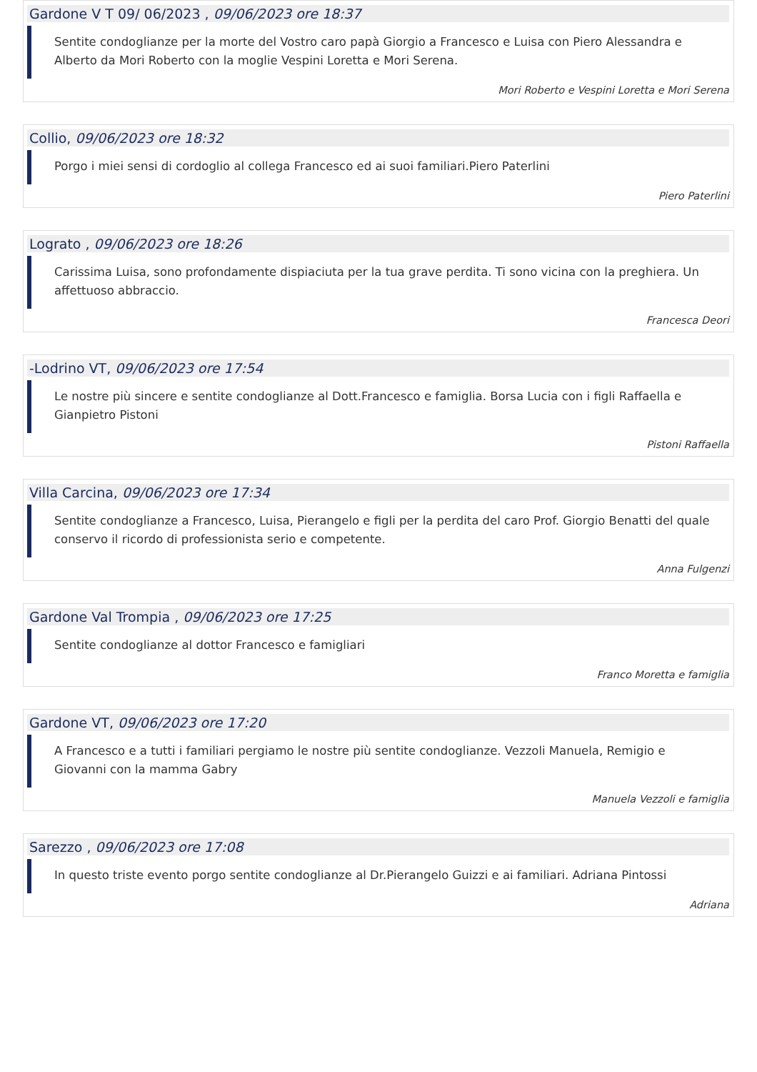Gardone V T 09/ 06/2023 , 09/06/2023 ore 18:37
Sentite condoglianze per la morte del Vostro caro papà Giorgio a Francesco e Luisa con Piero Alessandra e Alberto da Mori Roberto con la moglie Vespini Loretta e Mori Serena.
Mori Roberto e Vespini Loretta e Mori Serena
Collio, 09/06/2023 ore 18:32
Porgo i miei sensi di cordoglio al collega Francesco ed ai suoi familiari.Piero Paterlini
Piero Paterlini
Lograto , 09/06/2023 ore 18:26
Carissima Luisa, sono profondamente dispiaciuta per la tua grave perdita. Ti sono vicina con la preghiera. Un affettuoso abbraccio.
Francesca Deori
-Lodrino VT, 09/06/2023 ore 17:54
Le nostre più sincere e sentite condoglianze al Dott.Francesco e famiglia. Borsa Lucia con i figli Raffaella e Gianpietro Pistoni
Pistoni Raffaella
Villa Carcina, 09/06/2023 ore 17:34
Sentite condoglianze a Francesco, Luisa, Pierangelo e figli per la perdita del caro Prof. Giorgio Benatti del quale conservo il ricordo di professionista serio e competente.
Anna Fulgenzi
Gardone Val Trompia , 09/06/2023 ore 17:25
Sentite condoglianze al dottor Francesco e famigliari
Franco Moretta e famiglia
Gardone VT, 09/06/2023 ore 17:20
A Francesco e a tutti i familiari pergiamo le nostre più sentite condoglianze. Vezzoli Manuela, Remigio e Giovanni con la mamma Gabry
Manuela Vezzoli e famiglia
Sarezzo , 09/06/2023 ore 17:08
In questo triste evento porgo sentite condoglianze al Dr.Pierangelo Guizzi e ai familiari. Adriana Pintossi
Adriana